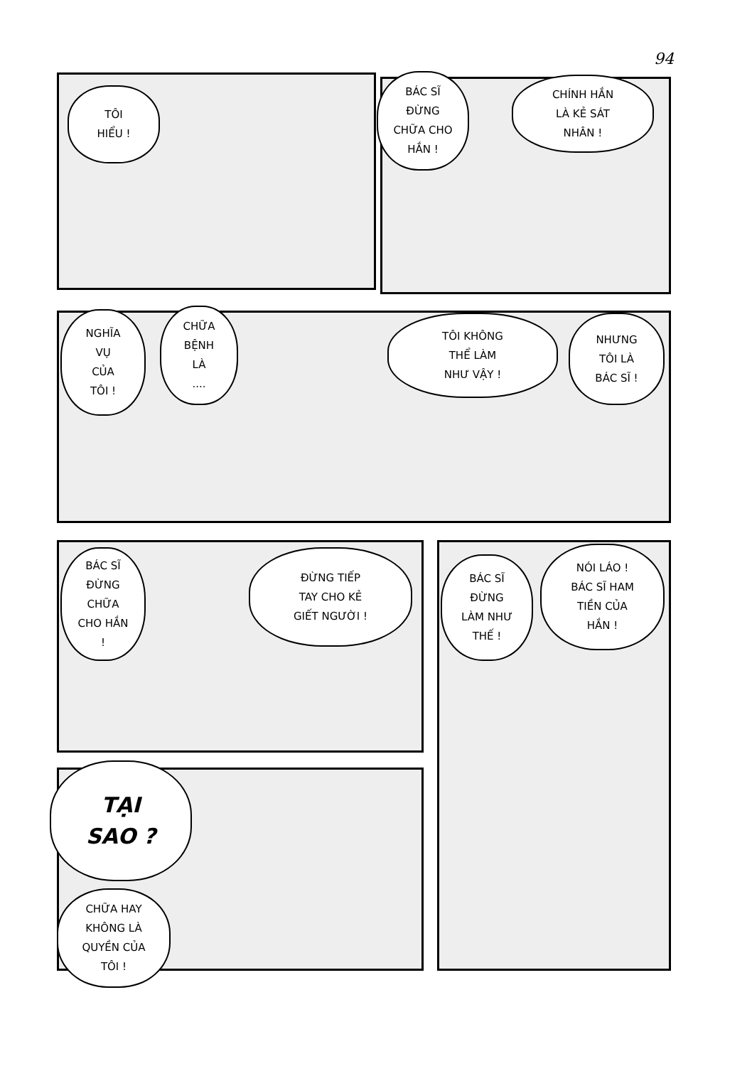94
TÔI
HIỂU !
BÁC SĨ
ĐỪNG
CHỮA CHO
HẮN !
CHÍNH HẮN
LÀ KẺ SÁT
NHÂN !
NGHĨA
VỤ
CỦA
TÔI !
CHỮA
BỆNH
LÀ
....
TÔI KHÔNG
THỂ LÀM
NHƯ VẬY !
NHƯNG
TÔI LÀ
BÁC SĨ !
BÁC SĨ
ĐỪNG
CHỮA
CHO HẮN
!
ĐỪNG TIẾP
TAY CHO KẺ
GIẾT NGƯỜI !
BÁC SĨ
ĐỪNG
LÀM NHƯ
THẾ !
NÓI LÁO !
BÁC SĨ HAM
TIỀN CỦA
HẮN !
TẠI
SAO ?
CHỮA HAY
KHÔNG LÀ
QUYỀN CỦA
TÔI !